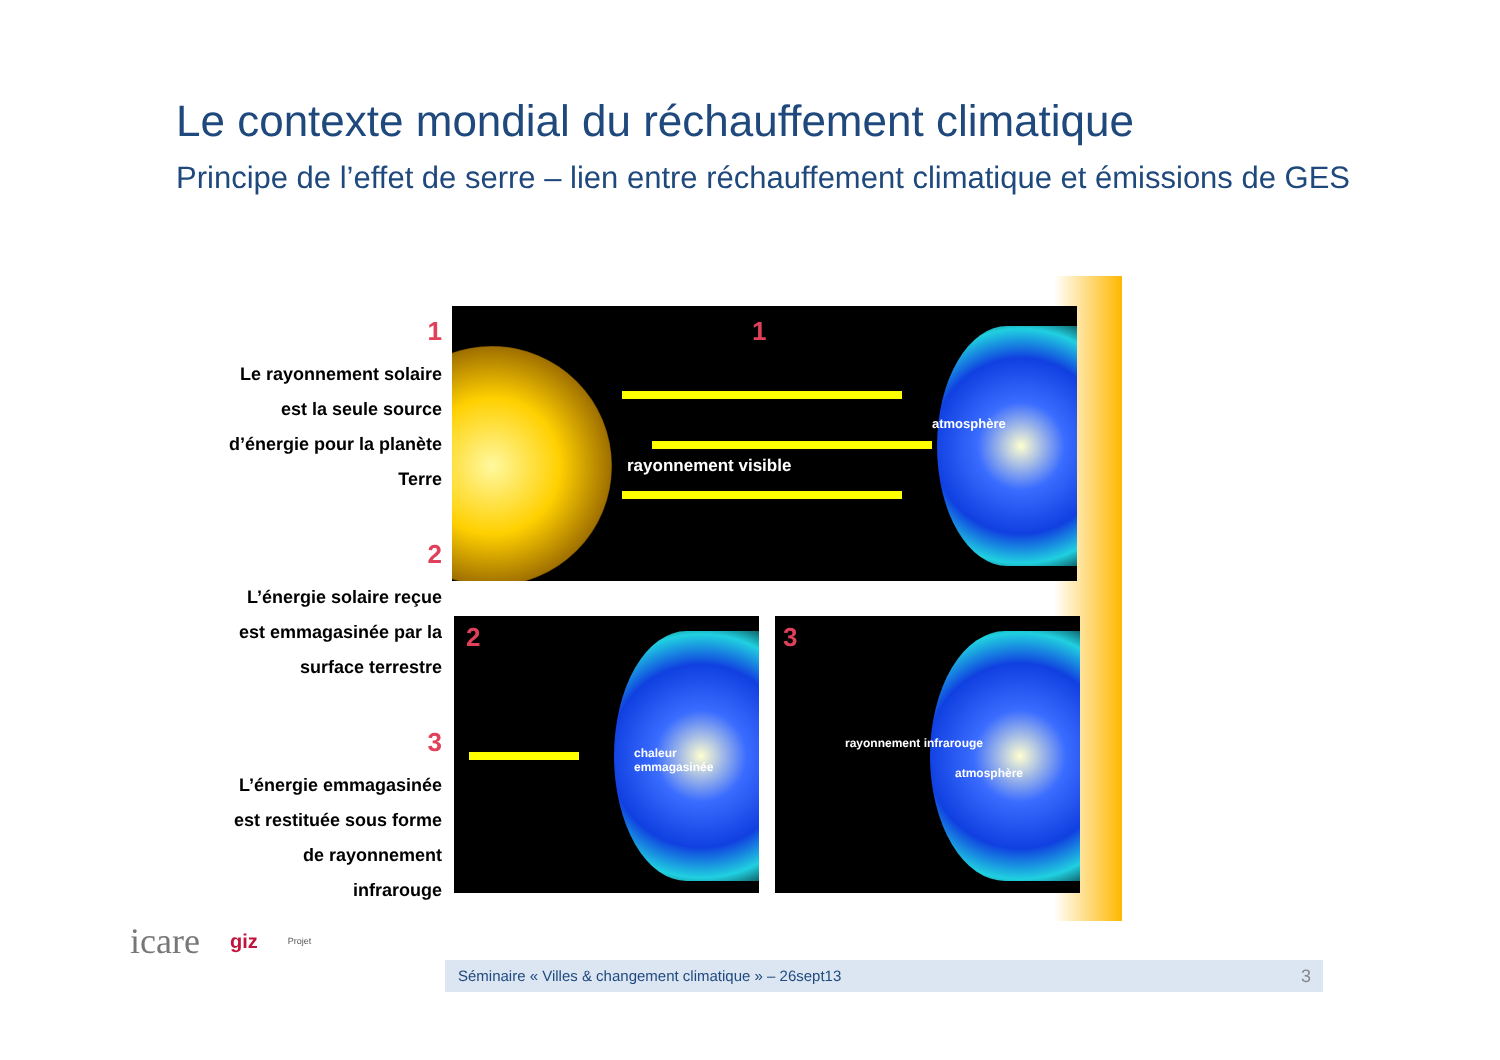Le contexte mondial du réchauffement climatique
Principe de l’effet de serre – lien entre réchauffement climatique et émissions de GES
1
Le rayonnement solaire
est la seule source
d’énergie pour la planète
Terre
2
L’énergie solaire reçue
est emmagasinée par la
surface terrestre
3
L’énergie emmagasinée
est restituée sous forme
de rayonnement
infrarouge
1
rayonnement visible
atmosphère
2
chaleur emmagasinée
3
rayonnement infrarouge
atmosphère
icare giz Projet
Séminaire « Villes & changement climatique » – 26sept13 3